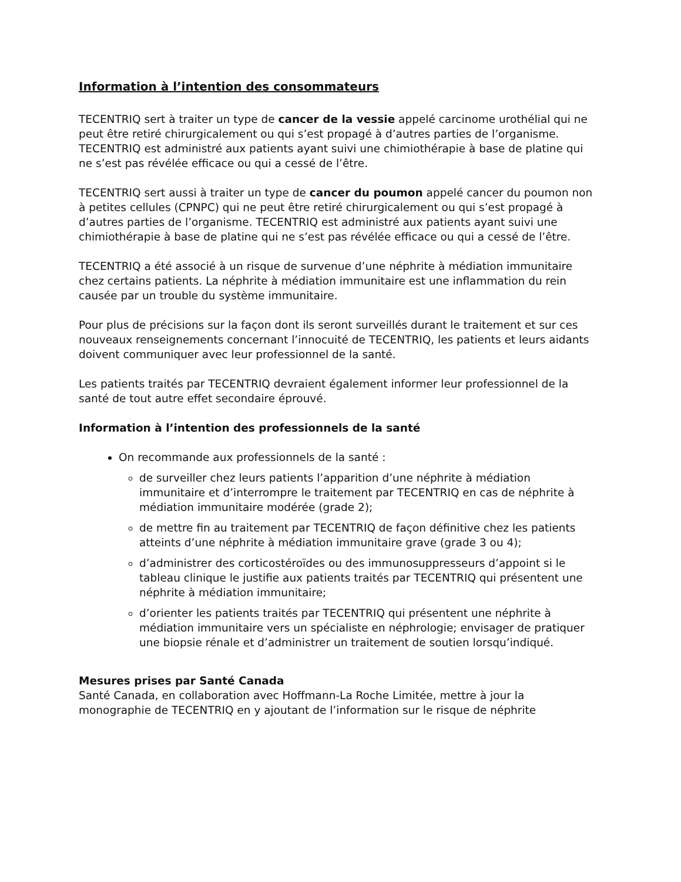Information à l’intention des consommateurs
TECENTRIQ sert à traiter un type de cancer de la vessie appelé carcinome urothélial qui ne peut être retiré chirurgicalement ou qui s’est propagé à d’autres parties de l’organisme. TECENTRIQ est administré aux patients ayant suivi une chimiothérapie à base de platine qui ne s’est pas révélée efficace ou qui a cessé de l’être.
TECENTRIQ sert aussi à traiter un type de cancer du poumon appelé cancer du poumon non à petites cellules (CPNPC) qui ne peut être retiré chirurgicalement ou qui s’est propagé à d’autres parties de l’organisme. TECENTRIQ est administré aux patients ayant suivi une chimiothérapie à base de platine qui ne s’est pas révélée efficace ou qui a cessé de l’être.
TECENTRIQ a été associé à un risque de survenue d’une néphrite à médiation immunitaire chez certains patients. La néphrite à médiation immunitaire est une inflammation du rein causée par un trouble du système immunitaire.
Pour plus de précisions sur la façon dont ils seront surveillés durant le traitement et sur ces nouveaux renseignements concernant l’innocuité de TECENTRIQ, les patients et leurs aidants doivent communiquer avec leur professionnel de la santé.
Les patients traités par TECENTRIQ devraient également informer leur professionnel de la santé de tout autre effet secondaire éprouvé.
Information à l’intention des professionnels de la santé
On recommande aux professionnels de la santé :
de surveiller chez leurs patients l’apparition d’une néphrite à médiation immunitaire et d’interrompre le traitement par TECENTRIQ en cas de néphrite à médiation immunitaire modérée (grade 2);
de mettre fin au traitement par TECENTRIQ de façon définitive chez les patients atteints d’une néphrite à médiation immunitaire grave (grade 3 ou 4);
d’administrer des corticostéroïdes ou des immunosuppresseurs d’appoint si le tableau clinique le justifie aux patients traités par TECENTRIQ qui présentent une néphrite à médiation immunitaire;
d’orienter les patients traités par TECENTRIQ qui présentent une néphrite à médiation immunitaire vers un spécialiste en néphrologie; envisager de pratiquer une biopsie rénale et d’administrer un traitement de soutien lorsqu’indiqué.
Mesures prises par Santé Canada
Santé Canada, en collaboration avec Hoffmann-La Roche Limitée, mettre à jour la monographie de TECENTRIQ en y ajoutant de l’information sur le risque de néphrite